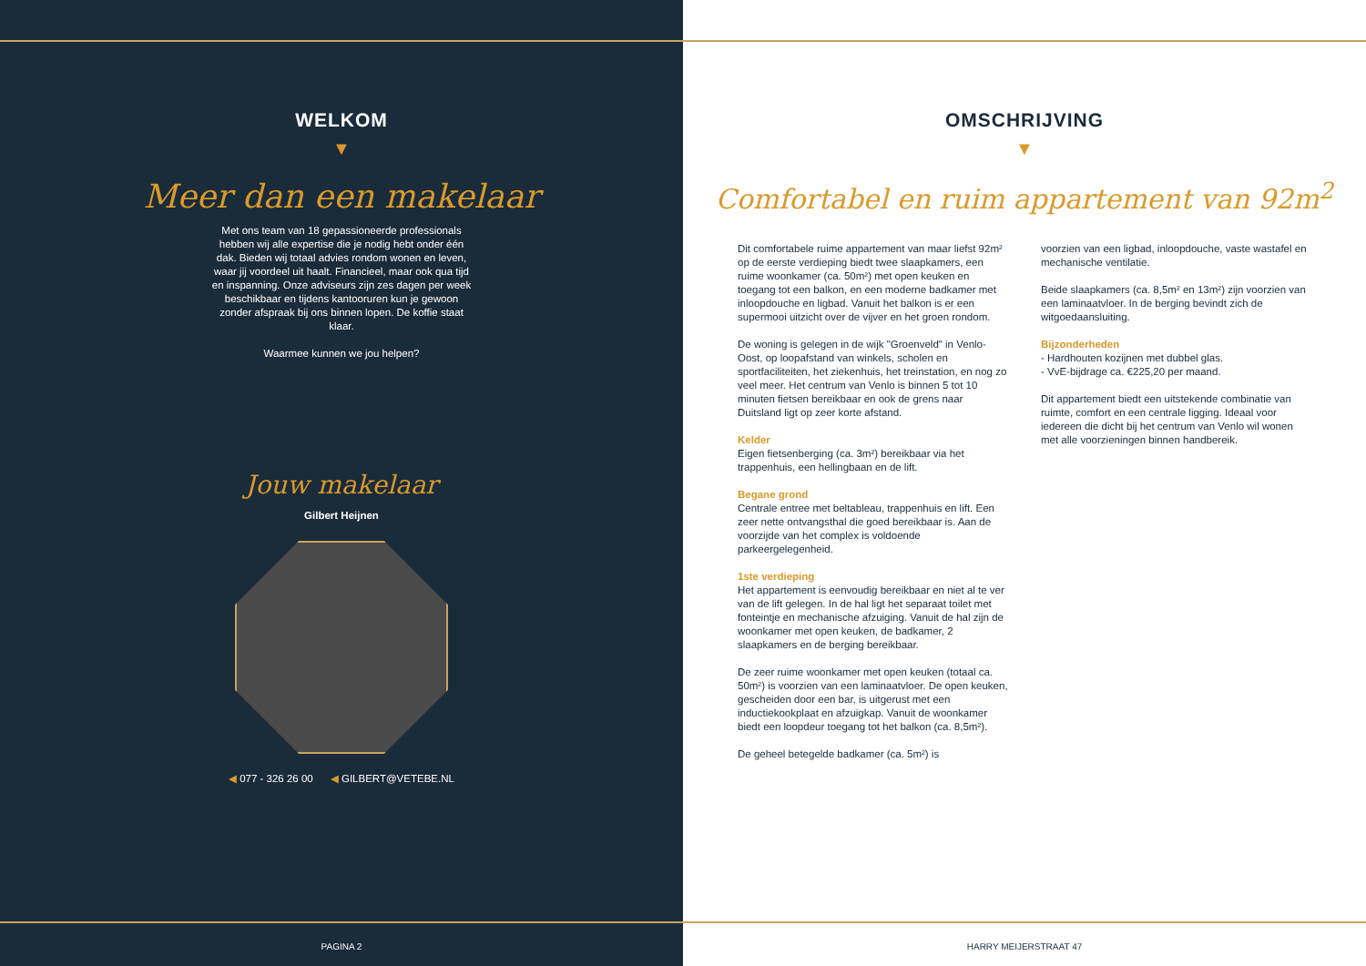WELKOM
▼
Meer dan een makelaar
Met ons team van 18 gepassioneerde professionals hebben wij alle expertise die je nodig hebt onder één dak. Bieden wij totaal advies rondom wonen en leven, waar jij voordeel uit haalt. Financieel, maar ook qua tijd en inspanning. Onze adviseurs zijn zes dagen per week beschikbaar en tijdens kantooruren kun je gewoon zonder afspraak bij ons binnen lopen. De koffie staat klaar.
Waarmee kunnen we jou helpen?
Jouw makelaar
Gilbert Heijnen
◀ 077 - 326 26 00 ◀ GILBERT@VETEBE.NL
PAGINA 2
OMSCHRIJVING
▼
Comfortabel en ruim appartement van 92m<sup>2</sup>
Dit comfortabele ruime appartement van maar liefst 92m² op de eerste verdieping biedt twee slaapkamers, een ruime woonkamer (ca. 50m²) met open keuken en toegang tot een balkon, en een moderne badkamer met inloopdouche en ligbad. Vanuit het balkon is er een supermooi uitzicht over de vijver en het groen rondom.
De woning is gelegen in de wijk "Groenveld" in Venlo-Oost, op loopafstand van winkels, scholen en sportfaciliteiten, het ziekenhuis, het treinstation, en nog zo veel meer. Het centrum van Venlo is binnen 5 tot 10 minuten fietsen bereikbaar en ook de grens naar Duitsland ligt op zeer korte afstand.
Kelder
Eigen fietsenberging (ca. 3m²) bereikbaar via het trappenhuis, een hellingbaan en de lift.
Begane grond
Centrale entree met beltableau, trappenhuis en lift. Een zeer nette ontvangsthal die goed bereikbaar is. Aan de voorzijde van het complex is voldoende parkeergelegenheid.
1ste verdieping
Het appartement is eenvoudig bereikbaar en niet al te ver van de lift gelegen. In de hal ligt het separaat toilet met fonteintje en mechanische afzuiging. Vanuit de hal zijn de woonkamer met open keuken, de badkamer, 2 slaapkamers en de berging bereikbaar.
De zeer ruime woonkamer met open keuken (totaal ca. 50m²) is voorzien van een laminaatvloer. De open keuken, gescheiden door een bar, is uitgerust met een inductiekookplaat en afzuigkap. Vanuit de woonkamer biedt een loopdeur toegang tot het balkon (ca. 8,5m²).
De geheel betegelde badkamer (ca. 5m²) is
voorzien van een ligbad, inloopdouche, vaste wastafel en mechanische ventilatie.
Beide slaapkamers (ca. 8,5m² en 13m²) zijn voorzien van een laminaatvloer. In de berging bevindt zich de witgoedaansluiting.
Bijzonderheden
- Hardhouten kozijnen met dubbel glas.
- VvE-bijdrage ca. €225,20 per maand.
Dit appartement biedt een uitstekende combinatie van ruimte, comfort en een centrale ligging. Ideaal voor iedereen die dicht bij het centrum van Venlo wil wonen met alle voorzieningen binnen handbereik.
HARRY MEIJERSTRAAT 47